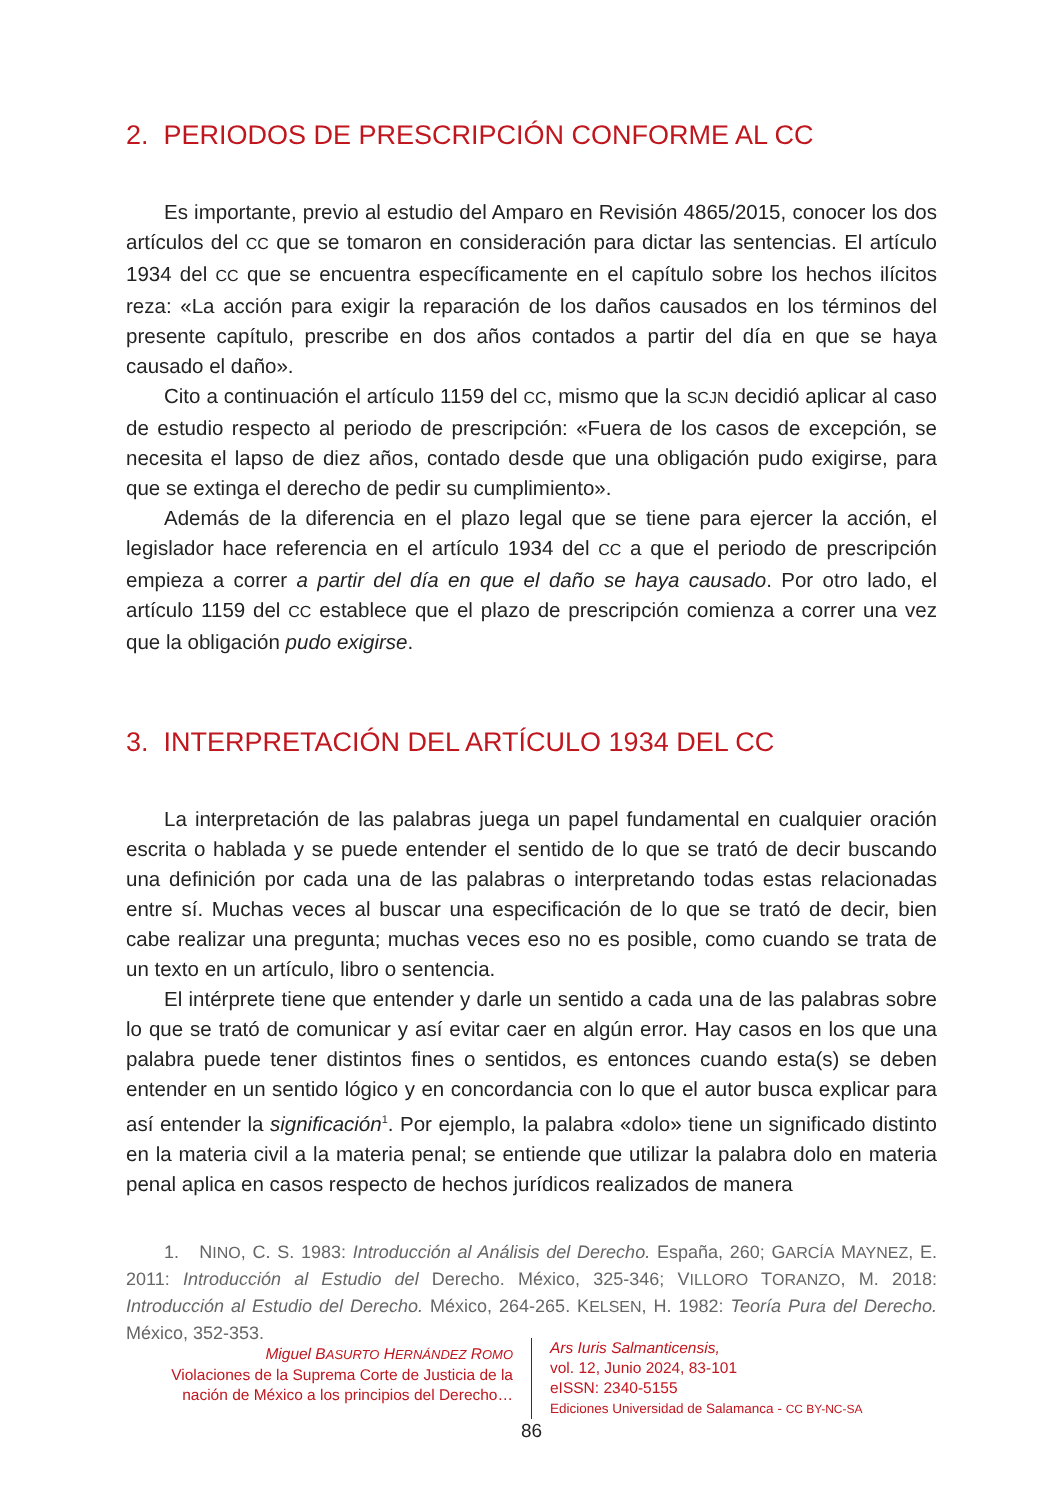2. PERIODOS DE PRESCRIPCIÓN CONFORME AL CC
Es importante, previo al estudio del Amparo en Revisión 4865/2015, conocer los dos artículos del CC que se tomaron en consideración para dictar las sentencias. El artículo 1934 del CC que se encuentra específicamente en el capítulo sobre los hechos ilícitos reza: «La acción para exigir la reparación de los daños causados en los términos del presente capítulo, prescribe en dos años contados a partir del día en que se haya causado el daño».
Cito a continuación el artículo 1159 del CC, mismo que la SCJN decidió aplicar al caso de estudio respecto al periodo de prescripción: «Fuera de los casos de excepción, se necesita el lapso de diez años, contado desde que una obligación pudo exigirse, para que se extinga el derecho de pedir su cumplimiento».
Además de la diferencia en el plazo legal que se tiene para ejercer la acción, el legislador hace referencia en el artículo 1934 del CC a que el periodo de prescripción empieza a correr a partir del día en que el daño se haya causado. Por otro lado, el artículo 1159 del CC establece que el plazo de prescripción comienza a correr una vez que la obligación pudo exigirse.
3. INTERPRETACIÓN DEL ARTÍCULO 1934 DEL CC
La interpretación de las palabras juega un papel fundamental en cualquier oración escrita o hablada y se puede entender el sentido de lo que se trató de decir buscando una definición por cada una de las palabras o interpretando todas estas relacionadas entre sí. Muchas veces al buscar una especificación de lo que se trató de decir, bien cabe realizar una pregunta; muchas veces eso no es posible, como cuando se trata de un texto en un artículo, libro o sentencia.
El intérprete tiene que entender y darle un sentido a cada una de las palabras sobre lo que se trató de comunicar y así evitar caer en algún error. Hay casos en los que una palabra puede tener distintos fines o sentidos, es entonces cuando esta(s) se deben entender en un sentido lógico y en concordancia con lo que el autor busca explicar para así entender la significación<sup>1</sup>. Por ejemplo, la palabra «dolo» tiene un significado distinto en la materia civil a la materia penal; se entiende que utilizar la palabra dolo en materia penal aplica en casos respecto de hechos jurídicos realizados de manera
1. NINO, C. S. 1983: Introducción al Análisis del Derecho. España, 260; GARCÍA MAYNEZ, E. 2011: Introducción al Estudio del Derecho. México, 325-346; VILLORO TORANZO, M. 2018: Introducción al Estudio del Derecho. México, 264-265. KELSEN, H. 1982: Teoría Pura del Derecho. México, 352-353.
Miguel BASURTO HERNÁNDEZ ROMO
Violaciones de la Suprema Corte de Justicia de la nación de México a los principios del Derecho…
Ars Iuris Salmanticensis,
vol. 12, Junio 2024, 83-101
eISSN: 2340-5155
Ediciones Universidad de Salamanca - CC BY-NC-SA
86